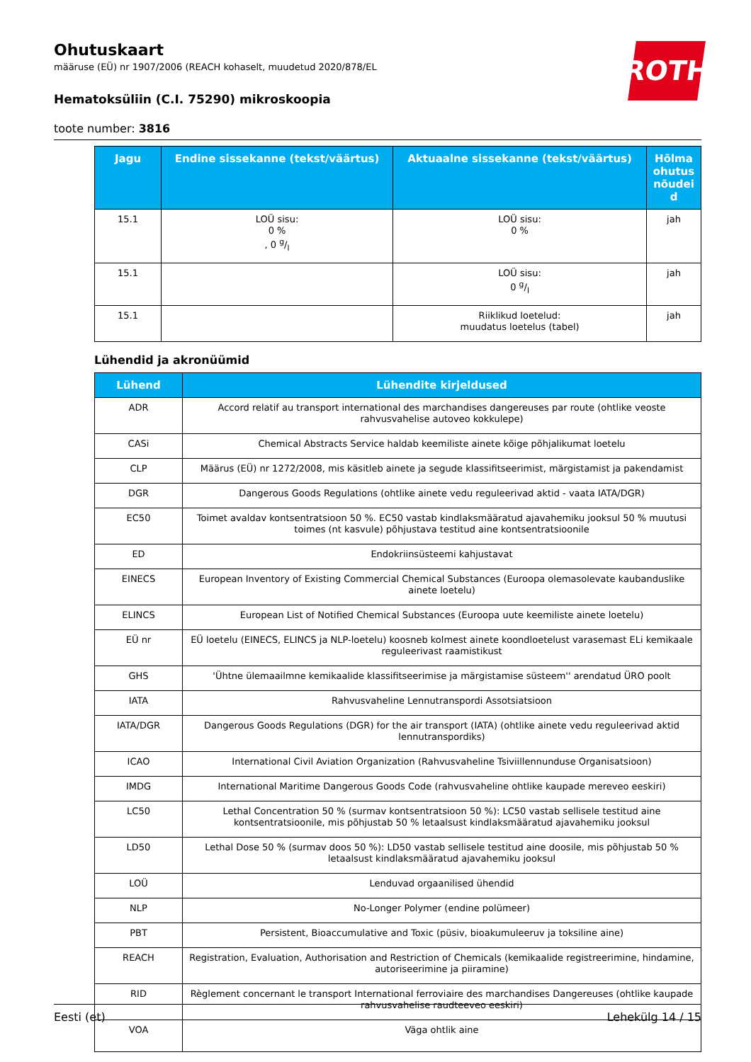ROTH
Ohutuskaart
määruse (EÜ) nr 1907/2006 (REACH kohaselt, muudetud 2020/878/EL
Hematoksüliin (C.I. 75290) mikroskoopia
toote number: 3816
| Jagu | Endine sissekanne (tekst/väärtus) | Aktuaalne sissekanne (tekst/väärtus) | Hõlma ohutus nõudei d |
| --- | --- | --- | --- |
| 15.1 | LOÜ sisu: 0 % , 0 g/l | LOÜ sisu: 0 % | jah |
| 15.1 | | LOÜ sisu: 0 g/l | jah |
| 15.1 | | Riiklikud loetelud: muudatus loetelus (tabel) | jah |
Lühendid ja akronüümid
| Lühend | Lühendite kirjeldused |
| --- | --- |
| ADR | Accord relatif au transport international des marchandises dangereuses par route (ohtlike veoste rahvusvahelise autoveo kokkulepe) |
| CASi | Chemical Abstracts Service haldab keemiliste ainete kõige põhjalikumat loetelu |
| CLP | Määrus (EÜ) nr 1272/2008, mis käsitleb ainete ja segude klassifitseerimist, märgistamist ja pakendamist |
| DGR | Dangerous Goods Regulations (ohtlike ainete vedu reguleerivad aktid - vaata IATA/DGR) |
| EC50 | Toimet avaldav kontsentratsioon 50 %. EC50 vastab kindlaksmääratud ajavahemiku jooksul 50 % muutusi toimes (nt kasvule) põhjustava testitud aine kontsentratsioonile |
| ED | Endokriinsüsteemi kahjustavat |
| EINECS | European Inventory of Existing Commercial Chemical Substances (Euroopa olemasolevate kaubanduslike ainete loetelu) |
| ELINCS | European List of Notified Chemical Substances (Euroopa uute keemiliste ainete loetelu) |
| EÜ nr | EÜ loetelu (EINECS, ELINCS ja NLP-loetelu) koosneb kolmest ainete koondloetelust varasemast ELi kemikaale reguleerivast raamistikust |
| GHS | 'Ühtne ülemaailmne kemikaalide klassifitseerimise ja märgistamise süsteem'' arendatud ÜRO poolt |
| IATA | Rahvusvaheline Lennutranspordi Assotsiatsioon |
| IATA/DGR | Dangerous Goods Regulations (DGR) for the air transport (IATA) (ohtlike ainete vedu reguleerivad aktid lennutranspordiks) |
| ICAO | International Civil Aviation Organization (Rahvusvaheline Tsiviillennunduse Organisatsioon) |
| IMDG | International Maritime Dangerous Goods Code (rahvusvaheline ohtlike kaupade mereveo eeskiri) |
| LC50 | Lethal Concentration 50 % (surmav kontsentratsioon 50 %): LC50 vastab sellisele testitud aine kontsentratsioonile, mis põhjustab 50 % letaalsust kindlaksmääratud ajavahemiku jooksul |
| LD50 | Lethal Dose 50 % (surmav doos 50 %): LD50 vastab sellisele testitud aine doosile, mis põhjustab 50 % letaalsust kindlaksmääratud ajavahemiku jooksul |
| LOÜ | Lenduvad orgaanilised ühendid |
| NLP | No-Longer Polymer (endine polümeer) |
| PBT | Persistent, Bioaccumulative and Toxic (püsiv, bioakumuleeruv ja toksiline aine) |
| REACH | Registration, Evaluation, Authorisation and Restriction of Chemicals (kemikaalide registreerimine, hindamine, autoriseerimine ja piiramine) |
| RID | Règlement concernant le transport International ferroviaire des marchandises Dangereuses (ohtlike kaupade rahvusvahelise raudteeveo eeskiri) |
| VOA | Väga ohtlik aine |
Eesti (et) Lehekülg 14 / 15